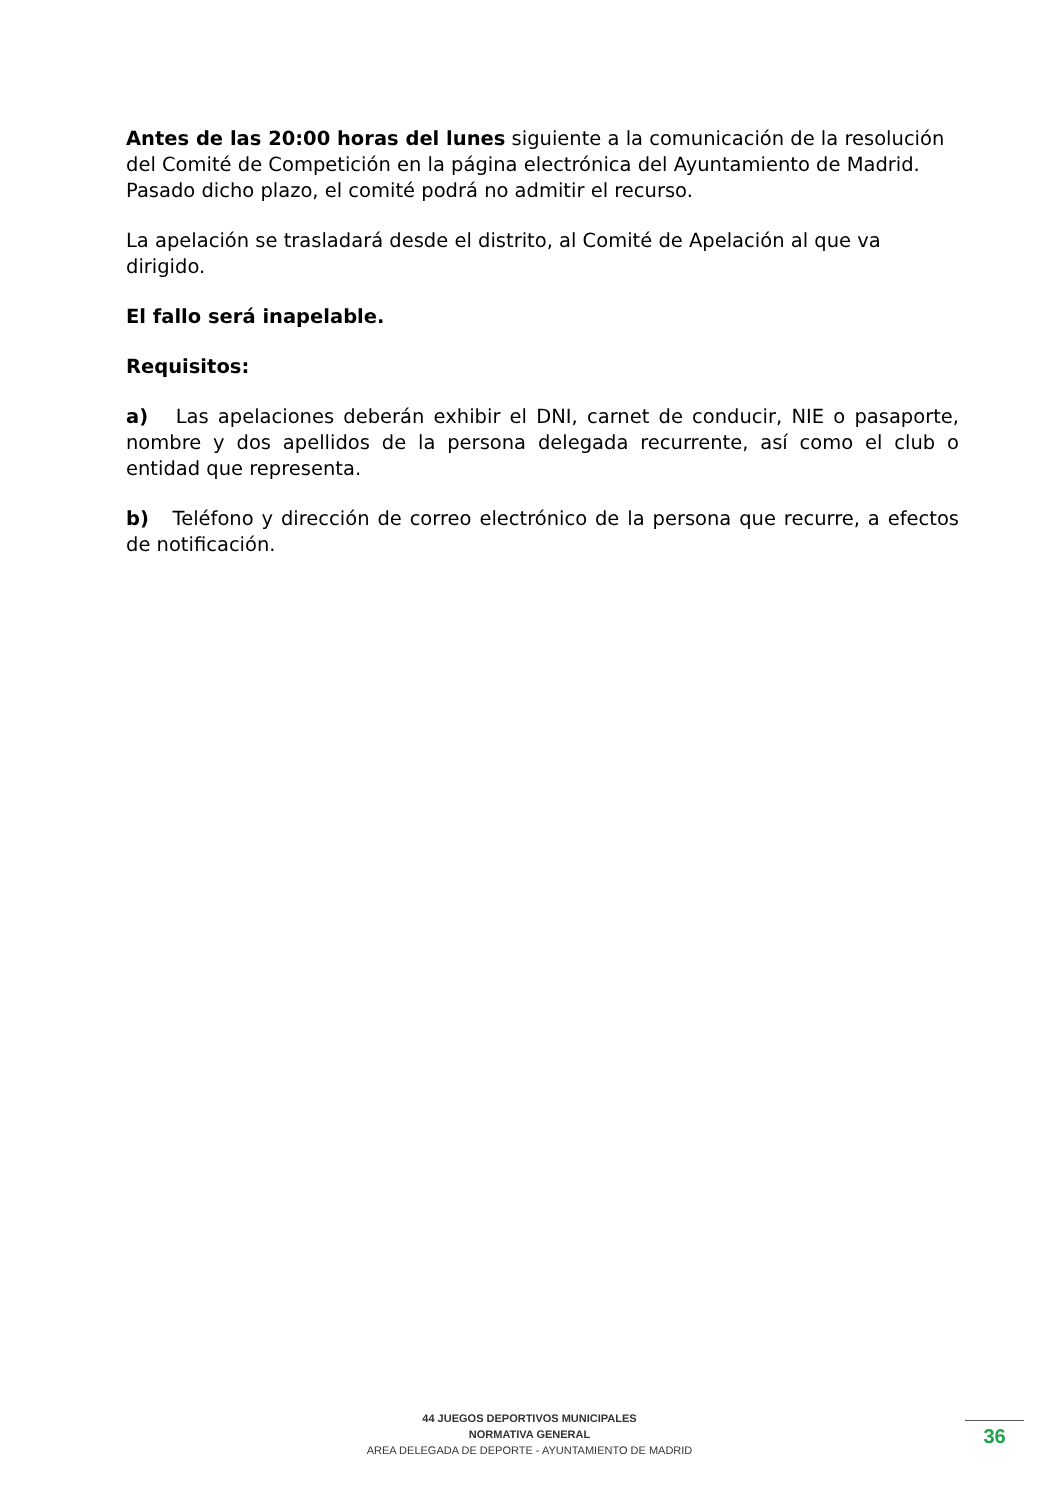Antes de las 20:00 horas del lunes siguiente a la comunicación de la resolución del Comité de Competición en la página electrónica del Ayuntamiento de Madrid. Pasado dicho plazo, el comité podrá no admitir el recurso.
La apelación se trasladará desde el distrito, al Comité de Apelación al que va dirigido.
El fallo será inapelable.
Requisitos:
a) Las apelaciones deberán exhibir el DNI, carnet de conducir, NIE o pasaporte, nombre y dos apellidos de la persona delegada recurrente, así como el club o entidad que representa.
b) Teléfono y dirección de correo electrónico de la persona que recurre, a efectos de notificación.
44 JUEGOS DEPORTIVOS MUNICIPALES
NORMATIVA GENERAL
AREA DELEGADA DE DEPORTE - AYUNTAMIENTO DE MADRID
36